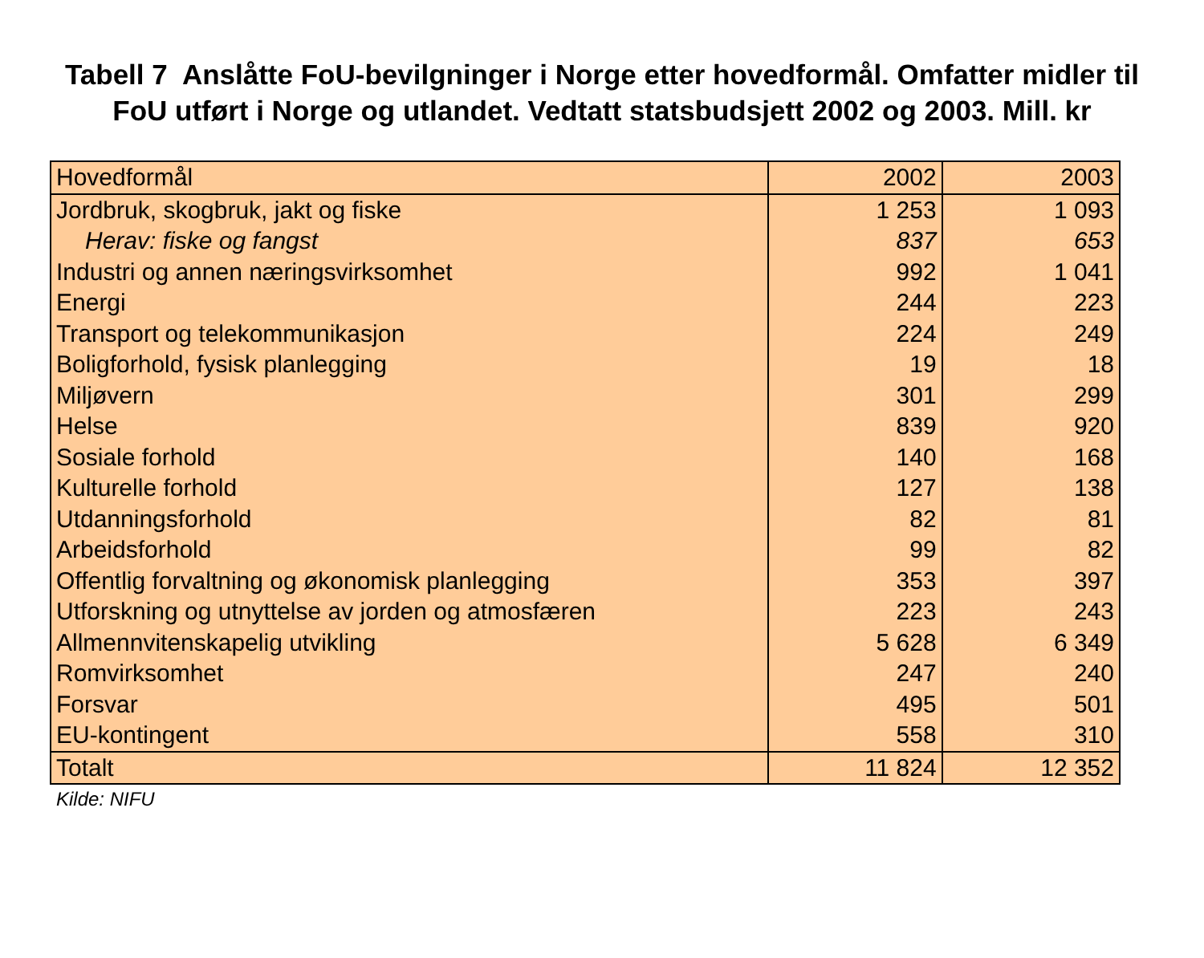Tabell 7 Anslåtte FoU-bevilgninger i Norge etter hovedformål. Omfatter midler til FoU utført i Norge og utlandet. Vedtatt statsbudsjett 2002 og 2003. Mill. kr
| Hovedformål | 2002 | 2003 |
| --- | --- | --- |
| Jordbruk, skogbruk, jakt og fiske | 1 253 | 1 093 |
| Herav: fiske og fangst | 837 | 653 |
| Industri og annen næringsvirksomhet | 992 | 1 041 |
| Energi | 244 | 223 |
| Transport og telekommunikasjon | 224 | 249 |
| Boligforhold, fysisk planlegging | 19 | 18 |
| Miljøvern | 301 | 299 |
| Helse | 839 | 920 |
| Sosiale forhold | 140 | 168 |
| Kulturelle forhold | 127 | 138 |
| Utdanningsforhold | 82 | 81 |
| Arbeidsforhold | 99 | 82 |
| Offentlig forvaltning og økonomisk planlegging | 353 | 397 |
| Utforskning og utnyttelse av jorden og atmosfæren | 223 | 243 |
| Allmennvitenskapelig utvikling | 5 628 | 6 349 |
| Romvirksomhet | 247 | 240 |
| Forsvar | 495 | 501 |
| EU-kontingent | 558 | 310 |
| Totalt | 11 824 | 12 352 |
Kilde: NIFU